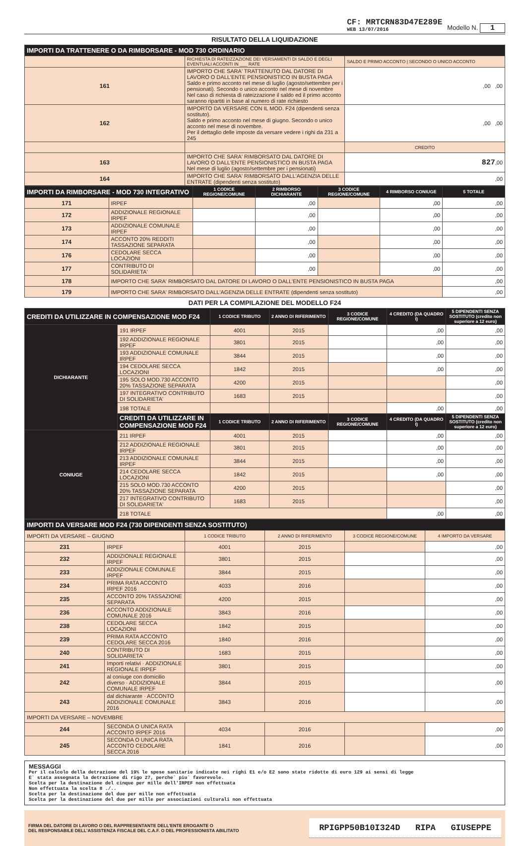CF: MRTCRN83D47E289E
WEB 13/07/2016
Modello N. 1
RISULTATO DELLA LIQUIDAZIONE
| IMPORTI DA TRATTENERE O DA RIMBORSARE - MOD 730 ORDINARIO | | |
| | RICHIESTA DI RATEIZZAZIONE DEI VERSAMENTI DI SALDO E DEGLI EVENTUALI ACCONTI IN ___ RATE | SALDO E PRIMO ACCONTO / SECONDO O UNICO ACCONTO |
| 161 | IMPORTO CHE SARA' TRATTENUTO DAL DATORE DI LAVORO O DALL'ENTE PENSIONISTICO IN BUSTA PAGA Saldo e primo acconto nel mese di luglio (agosto/settembre per i pensionati). Secondo o unico acconto nel mese di novembre Nel caso di richiesta di rateizzazione il saldo ed il primo acconto saranno ripartiti in base al numero di rate richiesto | ,00 ,00 |
| 162 | IMPORTO DA VERSARE CON IL MOD. F24 (dipendenti senza sostituto). Saldo e primo acconto nel mese di giugno. Secondo o unico acconto nel mese di novembre. Per il dettaglio delle imposte da versare vedere i righi da 231 a 245 | ,00 ,00 |
| | | CREDITO |
| 163 | IMPORTO CHE SARA' RIMBORSATO DAL DATORE DI LAVORO O DALL'ENTE PENSIONISTICO IN BUSTA PAGA Nel mese di luglio (agosto/settembre per i pensionati) | 827 ,00 |
| 164 | IMPORTO CHE SARA' RIMBORSATO DALL'AGENZIA DELLE ENTRATE (dipendenti senza sostituto) | ,00 |
| IMPORTI DA RIMBORSARE - MOD 730 INTEGRATIVO | | 1 CODICE REGIONE/COMUNE | 2 RIMBORSO DICHIARANTE | 3 CODICE REGIONE/COMUNE | 4 RIMBORSO CONIUGE | 5 TOTALE |
| 171 | IRPEF | | ,00 | | ,00 | ,00 |
| 172 | ADDIZIONALE REGIONALE IRPEF | | ,00 | | ,00 | ,00 |
| 173 | ADDIZIONALE COMUNALE IRPEF | | ,00 | | ,00 | ,00 |
| 174 | ACCONTO 20% REDDITI TASSAZIONE SEPARATA | | ,00 | | ,00 | ,00 |
| 176 | CEDOLARE SECCA LOCAZIONI | | ,00 | | ,00 | ,00 |
| 177 | CONTRIBUTO DI SOLIDARIETA' | | ,00 | | ,00 | ,00 |
| 178 | IMPORTO CHE SARA' RIMBORSATO DAL DATORE DI LAVORO O DALL'ENTE PENSIONISTICO IN BUSTA PAGA | | | | | ,00 |
| 179 | IMPORTO CHE SARA' RIMBORSATO DALL'AGENZIA DELLE ENTRATE (dipendenti senza sostituto) | | | | | ,00 |
DATI PER LA COMPILAZIONE DEL MODELLO F24
| CREDITI DA UTILIZZARE IN COMPENSAZIONE MOD F24 | | 1 CODICE TRIBUTO | 2 ANNO DI RIFERIMENTO | 3 CODICE REGIONE/COMUNE | 4 CREDITO (DA QUADRO I) | 5 DIPENDENTI SENZA SOSTITUTO (credito non superiore a 12 euro) |
| DICHIARANTE | 191 IRPEF | 4001 | 2015 | | ,00 | ,00 |
| | 192 ADDIZIONALE REGIONALE IRPEF | 3801 | 2015 | | ,00 | ,00 |
| | 193 ADDIZIONALE COMUNALE IRPEF | 3844 | 2015 | | ,00 | ,00 |
| | 194 CEDOLARE SECCA LOCAZIONI | 1842 | 2015 | | ,00 | ,00 |
| | 195 SOLO MOD.730 ACCONTO 20% TASSAZIONE SEPARATA | 4200 | 2015 | | | ,00 |
| | 197 INTEGRATIVO CONTRIBUTO DI SOLIDARIETA' | 1683 | 2015 | | | ,00 |
| | 198 TOTALE | | | | ,00 | ,00 |
| | CREDITI DA UTILIZZARE IN COMPENSAZIONE MOD F24 | 1 CODICE TRIBUTO | 2 ANNO DI RIFERIMENTO | 3 CODICE REGIONE/COMUNE | 4 CREDITO (DA QUADRO I) | 5 DIPENDENTI SENZA SOSTITUTO (credito non superiore a 12 euro) |
| CONIUGE | 211 IRPEF | 4001 | 2015 | | ,00 | ,00 |
| | 212 ADDIZIONALE REGIONALE IRPEF | 3801 | 2015 | | ,00 | ,00 |
| | 213 ADDIZIONALE COMUNALE IRPEF | 3844 | 2015 | | ,00 | ,00 |
| | 214 CEDOLARE SECCA LOCAZIONI | 1842 | 2015 | | ,00 | ,00 |
| | 215 SOLO MOD.730 ACCONTO 20% TASSAZIONE SEPARATA | 4200 | 2015 | | | ,00 |
| | 217 INTEGRATIVO CONTRIBUTO DI SOLIDARIETA' | 1683 | 2015 | | | ,00 |
| | 218 TOTALE | | | | ,00 | ,00 |
| IMPORTI DA VERSARE MOD F24 (730 DIPENDENTI SENZA SOSTITUTO) | | | | | |
| IMPORTI DA VERSARE – GIUGNO | | 1 CODICE TRIBUTO | 2 ANNO DI RIFERIMENTO | 3 CODICE REGIONE/COMUNE | 4 IMPORTO DA VERSARE |
| 231 | IRPEF | 4001 | 2015 | | ,00 |
| 232 | ADDIZIONALE REGIONALE IRPEF | 3801 | 2015 | | ,00 |
| 233 | ADDIZIONALE COMUNALE IRPEF | 3844 | 2015 | | ,00 |
| 234 | PRIMA RATA ACCONTO IRPEF 2016 | 4033 | 2016 | | ,00 |
| 235 | ACCONTO 20% TASSAZIONE SEPARATA | 4200 | 2015 | | ,00 |
| 236 | ACCONTO ADDIZIONALE COMUNALE 2016 | 3843 | 2016 | | ,00 |
| 238 | CEDOLARE SECCA LOCAZIONI | 1842 | 2015 | | ,00 |
| 239 | PRIMA RATA ACCONTO CEDOLARE SECCA 2016 | 1840 | 2016 | | ,00 |
| 240 | CONTRIBUTO DI SOLIDARIETA' | 1683 | 2015 | | ,00 |
| 241 | Importi relativi · ADDIZIONALE REGIONALE IRPEF | 3801 | 2015 | | ,00 |
| 242 | al coniuge con domicilio diverso · ADDIZIONALE COMUNALE IRPEF | 3844 | 2015 | | ,00 |
| 243 | dal dichiarante · ACCONTO ADDIZIONALE COMUNALE 2016 | 3843 | 2016 | | ,00 |
| IMPORTI DA VERSARE – NOVEMBRE | | | | | |
| 244 | SECONDA O UNICA RATA ACCONTO IRPEF 2016 | 4034 | 2016 | | ,00 |
| 245 | SECONDA O UNICA RATA ACCONTO CEDOLARE SECCA 2016 | 1841 | 2016 | | ,00 |
MESSAGGI
Per il calcolo della detrazione del 19% le spese sanitarie indicate nei righi E1 e/o E2 sono state ridotte di euro 129 ai sensi di legge E` stata assegnata la detrazione di rigo 27, perche` piu` favorevole. Scelta per la destinazione del cinque per mille dell'IRPEF non effettuata Non effettuata la scelta 8 ./.. Scelta per la destinazione del due per mille non effettuata Scelta per la destinazione del due per mille per associazioni culturali non effettuata
FIRMA DEL DATORE DI LAVORO O DEL RAPPRESENTANTE DELL'ENTE EROGANTE O
DEL RESPONSABILE DELL'ASSISTENZA FISCALE DEL C.A.F. O DEL PROFESSIONISTA ABILITATO
RPIGPP50B10I324D RIPA GIUSEPPE